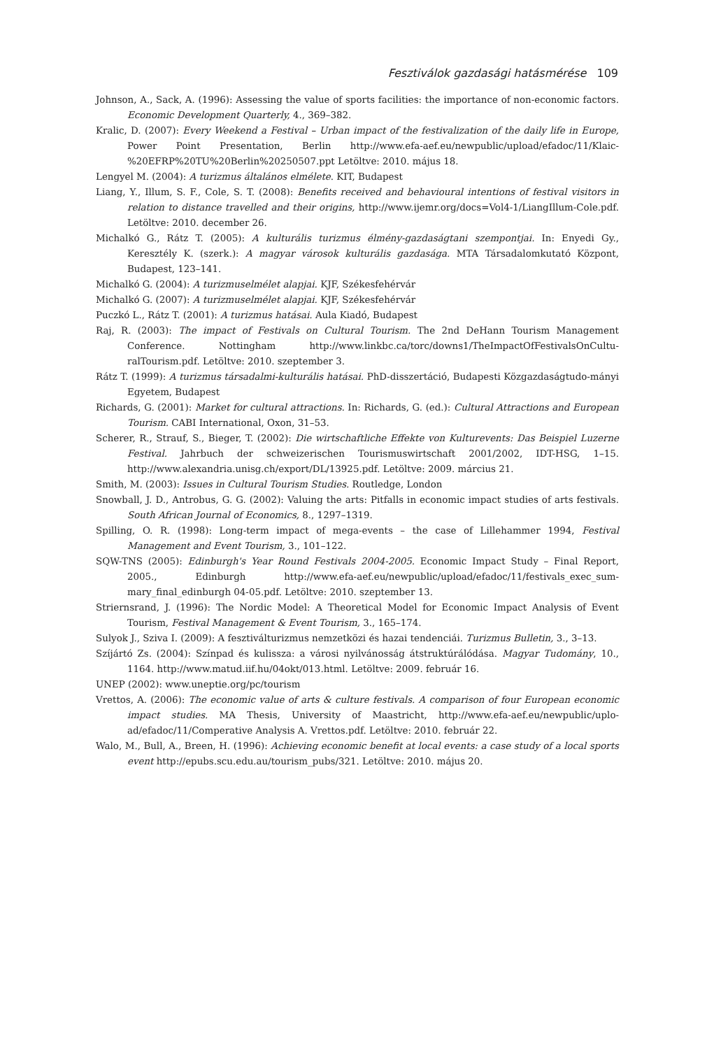Fesztiválok gazdasági hatásmérése 109
Johnson, A., Sack, A. (1996): Assessing the value of sports facilities: the importance of non-economic factors. Economic Development Quarterly, 4., 369–382.
Kralic, D. (2007): Every Weekend a Festival – Urban impact of the festivalization of the daily life in Europe, Power Point Presentation, Berlin http://www.efa-aef.eu/newpublic/upload/efadoc/11/Klaic-%20EFRP%20TU%20Berlin%20250507.ppt Letöltve: 2010. május 18.
Lengyel M. (2004): A turizmus általános elmélete. KIT, Budapest
Liang, Y., Illum, S. F., Cole, S. T. (2008): Benefits received and behavioural intentions of festival visitors in relation to distance travelled and their origins, http://www.ijemr.org/docs=Vol4-1/LiangIllum-Cole.pdf. Letöltve: 2010. december 26.
Michalkó G., Rátz T. (2005): A kulturális turizmus élmény-gazdaságtani szempontjai. In: Enyedi Gy., Keresztély K. (szerk.): A magyar városok kulturális gazdasága. MTA Társadalomkutató Központ, Budapest, 123–141.
Michalkó G. (2004): A turizmuselmélet alapjai. KJF, Székesfehérvár
Michalkó G. (2007): A turizmuselmélet alapjai. KJF, Székesfehérvár
Puczkó L., Rátz T. (2001): A turizmus hatásai. Aula Kiadó, Budapest
Raj, R. (2003): The impact of Festivals on Cultural Tourism. The 2nd DeHann Tourism Management Conference. Nottingham http://www.linkbc.ca/torc/downs1/TheImpactOfFestivalsOnCultu-ralTourism.pdf. Letöltve: 2010. szeptember 3.
Rátz T. (1999): A turizmus társadalmi-kulturális hatásai. PhD-disszertáció, Budapesti Közgazdaságtudo-mányi Egyetem, Budapest
Richards, G. (2001): Market for cultural attractions. In: Richards, G. (ed.): Cultural Attractions and European Tourism. CABI International, Oxon, 31–53.
Scherer, R., Strauf, S., Bieger, T. (2002): Die wirtschaftliche Effekte von Kulturevents: Das Beispiel Luzerne Festival. Jahrbuch der schweizerischen Tourismuswirtschaft 2001/2002, IDT-HSG, 1–15. http://www.alexandria.unisg.ch/export/DL/13925.pdf. Letöltve: 2009. március 21.
Smith, M. (2003): Issues in Cultural Tourism Studies. Routledge, London
Snowball, J. D., Antrobus, G. G. (2002): Valuing the arts: Pitfalls in economic impact studies of arts festivals. South African Journal of Economics, 8., 1297–1319.
Spilling, O. R. (1998): Long-term impact of mega-events – the case of Lillehammer 1994, Festival Management and Event Tourism, 3., 101–122.
SQW-TNS (2005): Edinburgh's Year Round Festivals 2004-2005. Economic Impact Study – Final Report, 2005., Edinburgh http://www.efa-aef.eu/newpublic/upload/efadoc/11/festivals_exec_sum-mary_final_edinburgh 04-05.pdf. Letöltve: 2010. szeptember 13.
Striernsrand, J. (1996): The Nordic Model: A Theoretical Model for Economic Impact Analysis of Event Tourism, Festival Management & Event Tourism, 3., 165–174.
Sulyok J., Sziva I. (2009): A fesztiválturizmus nemzetközi és hazai tendenciái. Turizmus Bulletin, 3., 3–13.
Szíjártó Zs. (2004): Színpad és kulissza: a városi nyilvánosság átstruktúrálódása. Magyar Tudomány, 10., 1164. http://www.matud.iif.hu/04okt/013.html. Letöltve: 2009. február 16.
UNEP (2002): www.uneptie.org/pc/tourism
Vrettos, A. (2006): The economic value of arts & culture festivals. A comparison of four European economic impact studies. MA Thesis, University of Maastricht, http://www.efa-aef.eu/newpublic/uplo-ad/efadoc/11/Comperative Analysis A. Vrettos.pdf. Letöltve: 2010. február 22.
Walo, M., Bull, A., Breen, H. (1996): Achieving economic benefit at local events: a case study of a local sports event http://epubs.scu.edu.au/tourism_pubs/321. Letöltve: 2010. május 20.